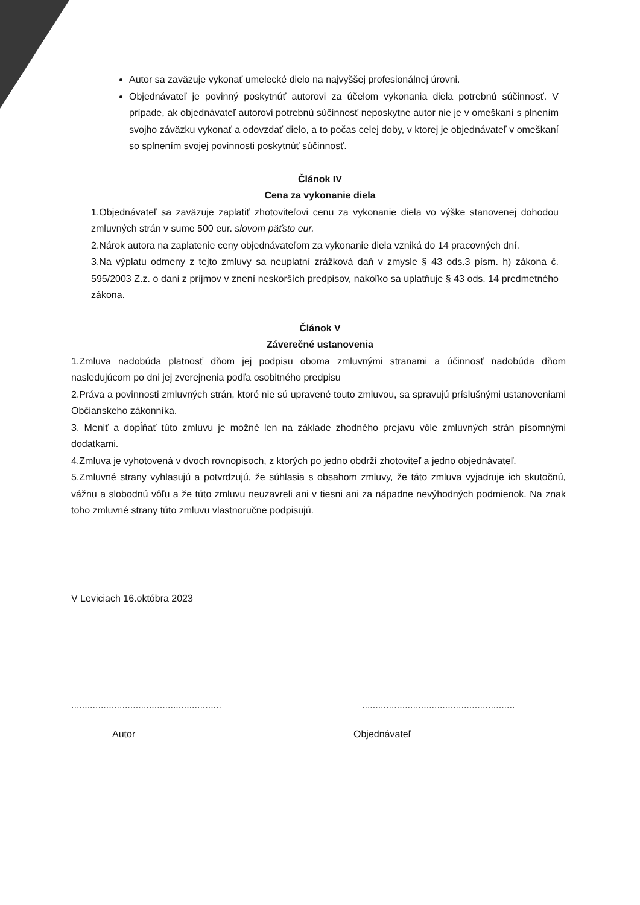Autor sa zaväzuje vykonať umelecké dielo na najvyššej profesionálnej úrovni.
Objednávateľ je povinný poskytnúť autorovi za účelom vykonania diela potrebnú súčinnosť. V prípade, ak objednávateľ autorovi potrebnú súčinnosť neposkytne autor nie je v omeškaní s plnením svojho záväzku vykonať a odovzdať dielo, a to počas celej doby, v ktorej je objednávateľ v omeškaní so splnením svojej povinnosti poskytnúť súčinnosť.
Článok IV
Cena za vykonanie diela
1.Objednávateľ sa zaväzuje zaplatiť zhotoviteľovi cenu za vykonanie diela vo výške stanovenej dohodou zmluvných strán v sume 500 eur. slovom päťsto eur.
2.Nárok autora na zaplatenie ceny objednávateľom za vykonanie diela vzniká do 14 pracovných dní.
3.Na výplatu odmeny z tejto zmluvy sa neuplatní zrážková daň v zmysle § 43 ods.3 písm. h) zákona č. 595/2003 Z.z. o dani z príjmov v znení neskorších predpisov, nakoľko sa uplatňuje § 43 ods. 14 predmetného zákona.
Článok V
Záverečné ustanovenia
1.Zmluva nadobúda platnosť dňom jej podpisu oboma zmluvnými stranami a účinnosť nadobúda dňom nasledujúcom po dni jej zverejnenia podľa osobitného predpisu
2.Práva a povinnosti zmluvných strán, ktoré nie sú upravené touto zmluvou, sa spravujú príslušnými ustanoveniami Občianskeho zákonníka.
3. Meniť a dopĺňať túto zmluvu je možné len na základe zhodného prejavu vôle zmluvných strán písomnými dodatkami.
4.Zmluva je vyhotovená v dvoch rovnopisoch, z ktorých po jedno obdrží zhotoviteľ a jedno objednávateľ.
5.Zmluvné strany vyhlasujú a potvrdzujú, že súhlasia s obsahom zmluvy, že táto zmluva vyjadruje ich skutočnú, vážnu a slobodnú vôľu a že túto zmluvu neuzavreli ani v tiesni ani za nápadne nevýhodných podmienok. Na znak toho zmluvné strany túto zmluvu vlastnoručne podpisujú.
V Leviciach 16.októbra 2023
........................................................
.........................................................
Autor Objednávateľ